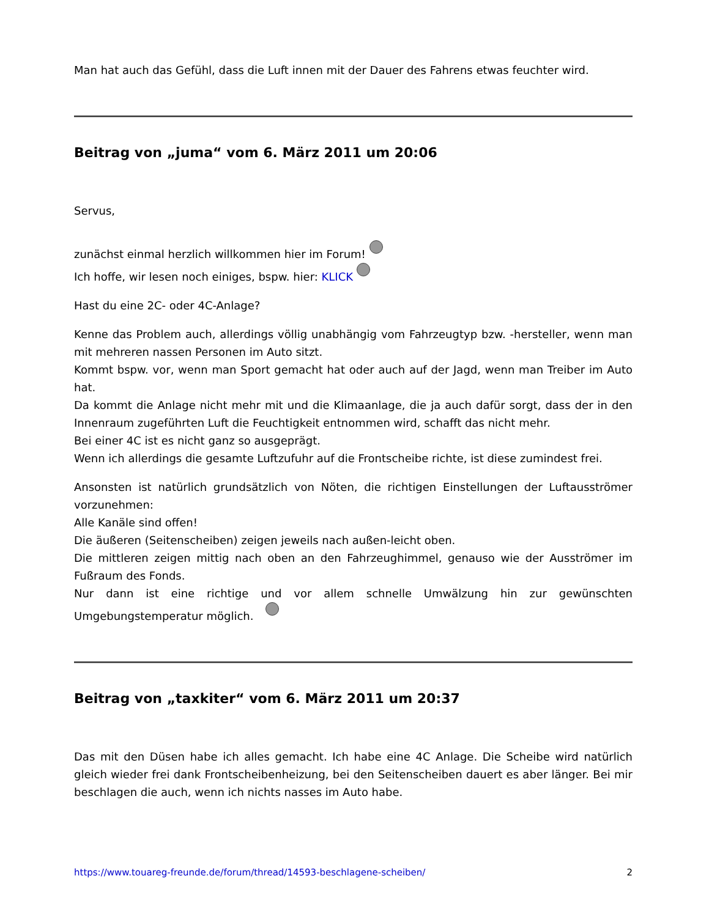Man hat auch das Gefühl, dass die Luft innen mit der Dauer des Fahrens etwas feuchter wird.
Beitrag von „juma“ vom 6. März 2011 um 20:06
Servus,
zunächst einmal herzlich willkommen hier im Forum!
Ich hoffe, wir lesen noch einiges, bspw. hier: KLICK
Hast du eine 2C- oder 4C-Anlage?
Kenne das Problem auch, allerdings völlig unabhängig vom Fahrzeugtyp bzw. -hersteller, wenn man mit mehreren nassen Personen im Auto sitzt.
Kommt bspw. vor, wenn man Sport gemacht hat oder auch auf der Jagd, wenn man Treiber im Auto hat.
Da kommt die Anlage nicht mehr mit und die Klimaanlage, die ja auch dafür sorgt, dass der in den Innenraum zugeführten Luft die Feuchtigkeit entnommen wird, schafft das nicht mehr.
Bei einer 4C ist es nicht ganz so ausgeprägt.
Wenn ich allerdings die gesamte Luftzufuhr auf die Frontscheibe richte, ist diese zumindest frei.
Ansonsten ist natürlich grundsätzlich von Nöten, die richtigen Einstellungen der Luftausströmer vorzunehmen:
Alle Kanäle sind offen!
Die äußeren (Seitenscheiben) zeigen jeweils nach außen-leicht oben.
Die mittleren zeigen mittig nach oben an den Fahrzeughimmel, genauso wie der Ausströmer im Fußraum des Fonds.
Nur dann ist eine richtige und vor allem schnelle Umwälzung hin zur gewünschten Umgebungstemperatur möglich.
Beitrag von „taxkiter“ vom 6. März 2011 um 20:37
Das mit den Düsen habe ich alles gemacht. Ich habe eine 4C Anlage. Die Scheibe wird natürlich gleich wieder frei dank Frontscheibenheizung, bei den Seitenscheiben dauert es aber länger. Bei mir beschlagen die auch, wenn ich nichts nasses im Auto habe.
https://www.touareg-freunde.de/forum/thread/14593-beschlagene-scheiben/ 2